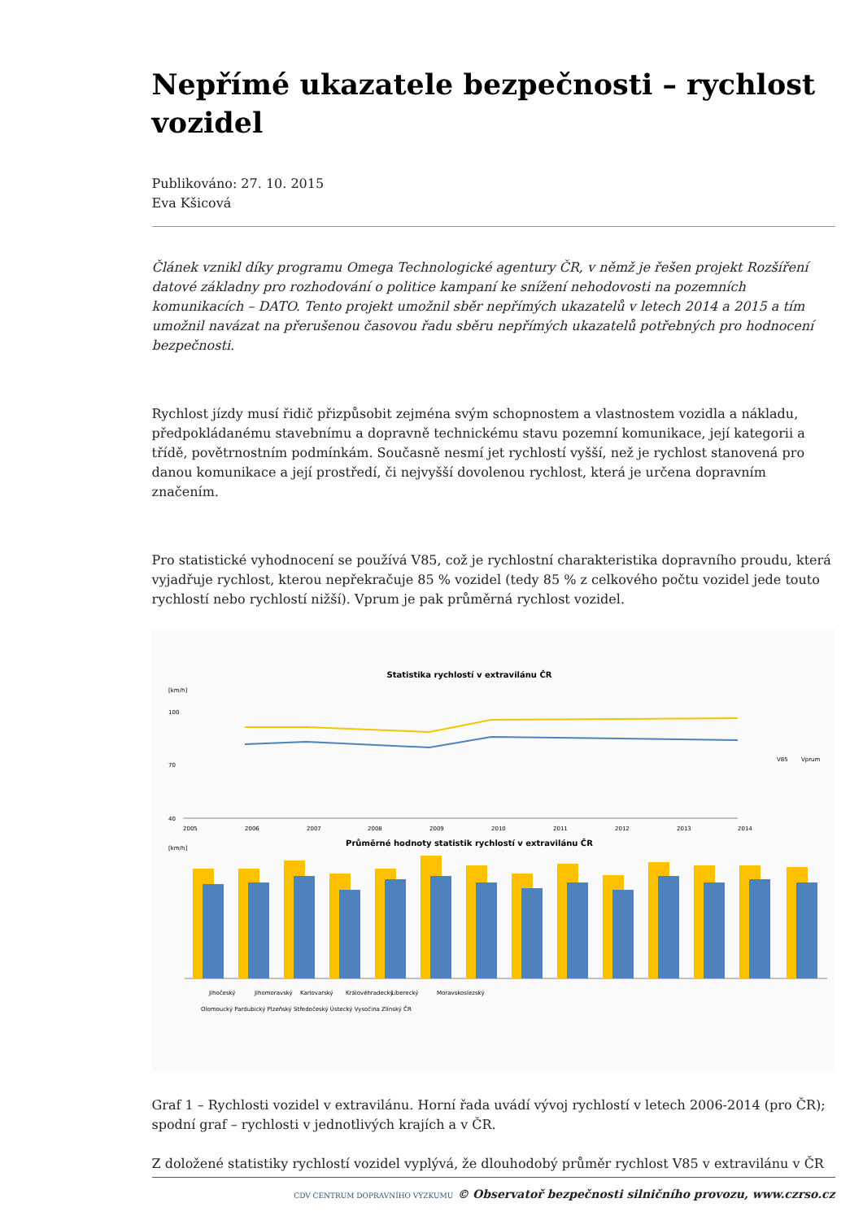Nepřímé ukazatele bezpečnosti – rychlost vozidel
Publikováno: 27. 10. 2015
Eva Kšicová
Článek vznikl díky programu Omega Technologické agentury ČR, v němž je řešen projekt Rozšíření datové základny pro rozhodování o politice kampaní ke snížení nehodovosti na pozemních komunikacích – DATO. Tento projekt umožnil sběr nepřímých ukazatelů v letech 2014 a 2015 a tím umožnil navázat na přerušenou časovou řadu sběru nepřímých ukazatelů potřebných pro hodnocení bezpečnosti.
Rychlost jízdy musí řidič přizpůsobit zejména svým schopnostem a vlastnostem vozidla a nákladu, předpokládanému stavebnímu a dopravně technickému stavu pozemní komunikace, její kategorii a třídě, povětrnostním podmínkám. Současně nesmí jet rychlostí vyšší, než je rychlost stanovená pro danou komunikace a její prostředí, či nejvyšší dovolenou rychlost, která je určena dopravním značením.
Pro statistické vyhodnocení se používá V85, což je rychlostní charakteristika dopravního proudu, která vyjadřuje rychlost, kterou nepřekračuje 85 % vozidel (tedy 85 % z celkového počtu vozidel jede touto rychlostí nebo rychlostí nižší). Vprum je pak průměrná rychlost vozidel.
Statistika rychlostí v extravilánu ČR
[km/h]
100
70
40
2005
2006
2007
2008
2009
2010
2011
2012
2013
2014
V85
Vprum
Průměrné hodnoty statistik rychlostí v extravilánu ČR
[km/h]
Jihočeský
Jihomoravský
Karlovarský
Královéhradecký
Liberecký
Moravskoslezský
Olomoucký Pardubický Plzeňský Středočeský Ústecký Vysočina Zlínský ČR
Graf 1 – Rychlosti vozidel v extravilánu. Horní řada uvádí vývoj rychlostí v letech 2006-2014 (pro ČR); spodní graf – rychlosti v jednotlivých krajích a v ČR.
Z doložené statistiky rychlostí vozidel vyplývá, že dlouhodobý průměr rychlost V85 v extravilánu v ČR
CDV CENTRUM DOPRAVNÍHO VÝZKUMU © Observatoř bezpečnosti silničního provozu, www.czrso.cz